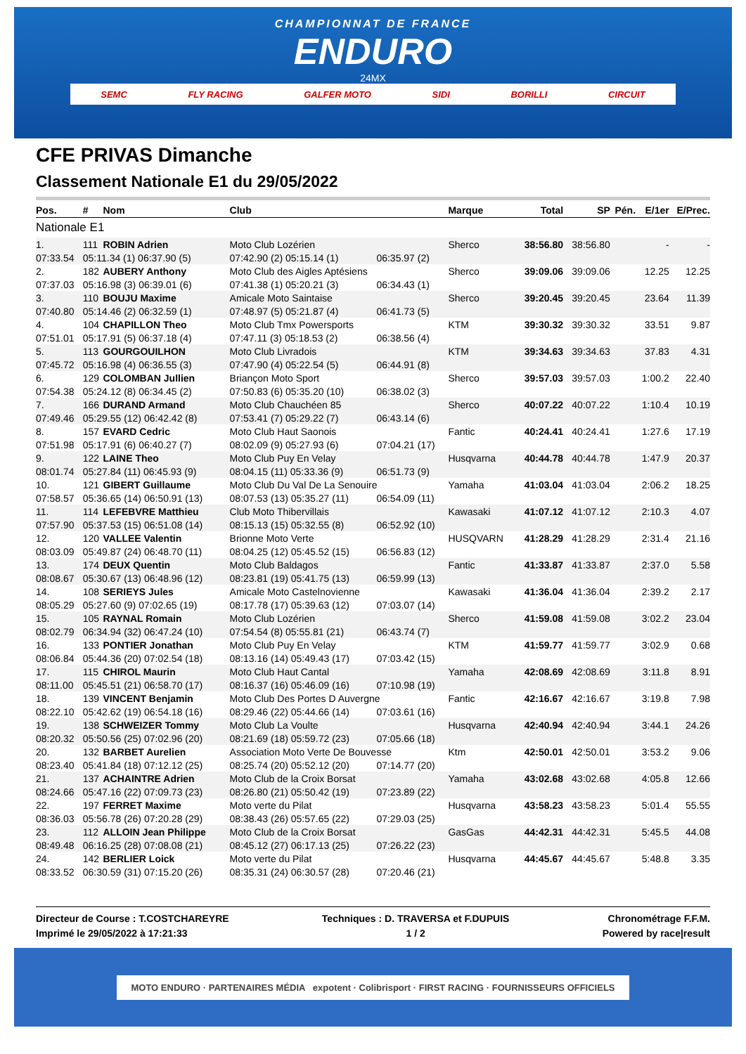CHAMPIONNAT DE FRANCE
ENDURO
24MX
SEMC FLY RACING GALFER MOTO SIDI BORILLI CIRCUIT
CFE PRIVAS Dimanche
Classement Nationale E1 du 29/05/2022
| Pos. | # | Nom | Club | | Marque | Total | SP | Pén. | E/1er | E/Prec. |
| --- | --- | --- | --- | --- | --- | --- | --- | --- | --- | --- |
| Nationale E1 | | | | | | | | | | |
| 1. | 111 | ROBIN Adrien | Moto Club Lozérien | | Sherco | 38:56.80 | 38:56.80 | | - | - |
| 07:33.54 | 05:11.34 (1) 06:37.90 (5) | | 07:42.90 (2) 05:15.14 (1) | 06:35.97 (2) | | | | | | |
| 2. | 182 | AUBERY Anthony | Moto Club des Aigles Aptésiens | | Sherco | 39:09.06 | 39:09.06 | | 12.25 | 12.25 |
| 07:37.03 | 05:16.98 (3) 06:39.01 (6) | | 07:41.38 (1) 05:20.21 (3) | 06:34.43 (1) | | | | | | |
| 3. | 110 | BOUJU Maxime | Amicale Moto Saintaise | | Sherco | 39:20.45 | 39:20.45 | | 23.64 | 11.39 |
| 07:40.80 | 05:14.46 (2) 06:32.59 (1) | | 07:48.97 (5) 05:21.87 (4) | 06:41.73 (5) | | | | | | |
| 4. | 104 | CHAPILLON Theo | Moto Club Tmx Powersports | | KTM | 39:30.32 | 39:30.32 | | 33.51 | 9.87 |
| 07:51.01 | 05:17.91 (5) 06:37.18 (4) | | 07:47.11 (3) 05:18.53 (2) | 06:38.56 (4) | | | | | | |
| 5. | 113 | GOURGOUILHON | Moto Club Livradois | | KTM | 39:34.63 | 39:34.63 | | 37.83 | 4.31 |
| 07:45.72 | 05:16.98 (4) 06:36.55 (3) | | 07:47.90 (4) 05:22.54 (5) | 06:44.91 (8) | | | | | | |
| 6. | 129 | COLOMBAN Jullien | Briançon Moto Sport | | Sherco | 39:57.03 | 39:57.03 | | 1:00.2 | 22.40 |
| 07:54.38 | 05:24.12 (8) 06:34.45 (2) | | 07:50.83 (6) 05:35.20 (10) | 06:38.02 (3) | | | | | | |
| 7. | 166 | DURAND Armand | Moto Club Chauchéen 85 | | Sherco | 40:07.22 | 40:07.22 | | 1:10.4 | 10.19 |
| 07:49.46 | 05:29.55 (12) 06:42.42 (8) | | 07:53.41 (7) 05:29.22 (7) | 06:43.14 (6) | | | | | | |
| 8. | 157 | EVARD Cedric | Moto Club Haut Saonois | | Fantic | 40:24.41 | 40:24.41 | | 1:27.6 | 17.19 |
| 07:51.98 | 05:17.91 (6) 06:40.27 (7) | | 08:02.09 (9) 05:27.93 (6) | 07:04.21 (17) | | | | | | |
| 9. | 122 | LAINE Theo | Moto Club Puy En Velay | | Husqvarna | 40:44.78 | 40:44.78 | | 1:47.9 | 20.37 |
| 08:01.74 | 05:27.84 (11) 06:45.93 (9) | | 08:04.15 (11) 05:33.36 (9) | 06:51.73 (9) | | | | | | |
| 10. | 121 | GIBERT Guillaume | Moto Club Du Val De La Senouire | | Yamaha | 41:03.04 | 41:03.04 | | 2:06.2 | 18.25 |
| 07:58.57 | 05:36.65 (14) 06:50.91 (13) | | 08:07.53 (13) 05:35.27 (11) | 06:54.09 (11) | | | | | | |
| 11. | 114 | LEFEBVRE Matthieu | Club Moto Thibervillais | | Kawasaki | 41:07.12 | 41:07.12 | | 2:10.3 | 4.07 |
| 07:57.90 | 05:37.53 (15) 06:51.08 (14) | | 08:15.13 (15) 05:32.55 (8) | 06:52.92 (10) | | | | | | |
| 12. | 120 | VALLEE Valentin | Brionne Moto Verte | | HUSQVARN | 41:28.29 | 41:28.29 | | 2:31.4 | 21.16 |
| 08:03.09 | 05:49.87 (24) 06:48.70 (11) | | 08:04.25 (12) 05:45.52 (15) | 06:56.83 (12) | | | | | | |
| 13. | 174 | DEUX Quentin | Moto Club Baldagos | | Fantic | 41:33.87 | 41:33.87 | | 2:37.0 | 5.58 |
| 08:08.67 | 05:30.67 (13) 06:48.96 (12) | | 08:23.81 (19) 05:41.75 (13) | 06:59.99 (13) | | | | | | |
| 14. | 108 | SERIEYS Jules | Amicale Moto Castelnovienne | | Kawasaki | 41:36.04 | 41:36.04 | | 2:39.2 | 2.17 |
| 08:05.29 | 05:27.60 (9) 07:02.65 (19) | | 08:17.78 (17) 05:39.63 (12) | 07:03.07 (14) | | | | | | |
| 15. | 105 | RAYNAL Romain | Moto Club Lozérien | | Sherco | 41:59.08 | 41:59.08 | | 3:02.2 | 23.04 |
| 08:02.79 | 06:34.94 (32) 06:47.24 (10) | | 07:54.54 (8) 05:55.81 (21) | 06:43.74 (7) | | | | | | |
| 16. | 133 | PONTIER Jonathan | Moto Club Puy En Velay | | KTM | 41:59.77 | 41:59.77 | | 3:02.9 | 0.68 |
| 08:06.84 | 05:44.36 (20) 07:02.54 (18) | | 08:13.16 (14) 05:49.43 (17) | 07:03.42 (15) | | | | | | |
| 17. | 115 | CHIROL Maurin | Moto Club Haut Cantal | | Yamaha | 42:08.69 | 42:08.69 | | 3:11.8 | 8.91 |
| 08:11.00 | 05:45.51 (21) 06:58.70 (17) | | 08:16.37 (16) 05:46.09 (16) | 07:10.98 (19) | | | | | | |
| 18. | 139 | VINCENT Benjamin | Moto Club Des Portes D Auvergne | | Fantic | 42:16.67 | 42:16.67 | | 3:19.8 | 7.98 |
| 08:22.10 | 05:42.62 (19) 06:54.18 (16) | | 08:29.46 (22) 05:44.66 (14) | 07:03.61 (16) | | | | | | |
| 19. | 138 | SCHWEIZER Tommy | Moto Club La Voulte | | Husqvarna | 42:40.94 | 42:40.94 | | 3:44.1 | 24.26 |
| 08:20.32 | 05:50.56 (25) 07:02.96 (20) | | 08:21.69 (18) 05:59.72 (23) | 07:05.66 (18) | | | | | | |
| 20. | 132 | BARBET Aurelien | Association Moto Verte De Bouvesse | | Ktm | 42:50.01 | 42:50.01 | | 3:53.2 | 9.06 |
| 08:23.40 | 05:41.84 (18) 07:12.12 (25) | | 08:25.74 (20) 05:52.12 (20) | 07:14.77 (20) | | | | | | |
| 21. | 137 | ACHAINTRE Adrien | Moto Club de la Croix Borsat | | Yamaha | 43:02.68 | 43:02.68 | | 4:05.8 | 12.66 |
| 08:24.66 | 05:47.16 (22) 07:09.73 (23) | | 08:26.80 (21) 05:50.42 (19) | 07:23.89 (22) | | | | | | |
| 22. | 197 | FERRET Maxime | Moto verte du Pilat | | Husqvarna | 43:58.23 | 43:58.23 | | 5:01.4 | 55.55 |
| 08:36.03 | 05:56.78 (26) 07:20.28 (29) | | 08:38.43 (26) 05:57.65 (22) | 07:29.03 (25) | | | | | | |
| 23. | 112 | ALLOIN Jean Philippe | Moto Club de la Croix Borsat | | GasGas | 44:42.31 | 44:42.31 | | 5:45.5 | 44.08 |
| 08:49.48 | 06:16.25 (28) 07:08.08 (21) | | 08:45.12 (27) 06:17.13 (25) | 07:26.22 (23) | | | | | | |
| 24. | 142 | BERLIER Loick | Moto verte du Pilat | | Husqvarna | 44:45.67 | 44:45.67 | | 5:48.8 | 3.35 |
| 08:33.52 | 06:30.59 (31) 07:15.20 (26) | | 08:35.31 (24) 06:30.57 (28) | 07:20.46 (21) | | | | | | |
Directeur de Course : T.COSTCHAREYRE
Imprimé le 29/05/2022 à 17:21:33
Techniques : D. TRAVERSA et F.DUPUIS
1 / 2
Chronométrage F.F.M.
Powered by race|result
MOTO ENDURO · PARTENAIRES MÉDIA expotent · Colibrisport · FIRST RACING · FOURNISSEURS OFFICIELS